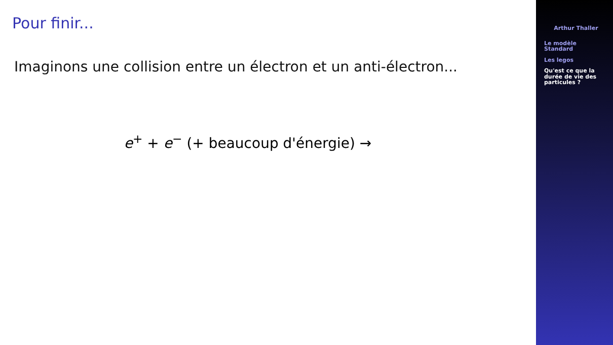Pour finir...
Imaginons une collision entre un électron et un anti-électron...
e<sup>+</sup> + e<sup>−</sup> (+ beaucoup d'énergie) →
Arthur Thaller
Le modèle
Standard
Les legos
Qu'est ce que la
durée de vie des
particules ?